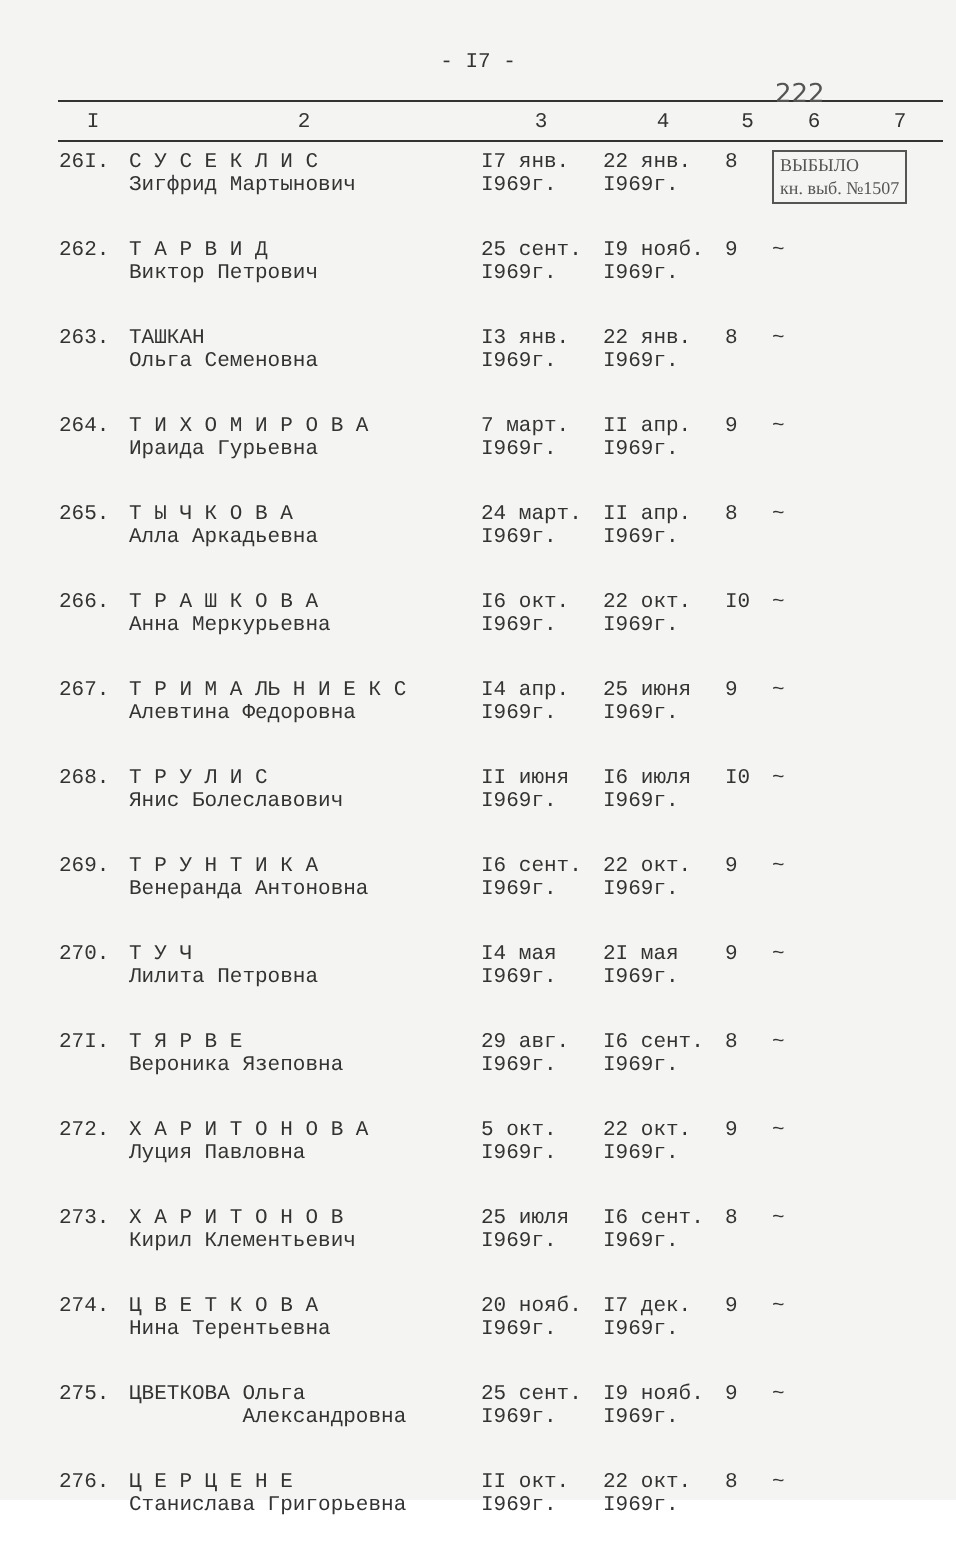- I7 -
222
| I | 2 | 3 | 4 | 5 | 6 | 7 |
| --- | --- | --- | --- | --- | --- | --- |
| 26I. | С У С Е К Л И С Зигфрид Мартынович | I7 янв. I969г. | 22 янв. I969г. | 8 | ВЫБЫЛО кн. выб. №1507 | |
| 262. | Т А Р В И Д Виктор Петрович | 25 сент. I969г. | I9 нояб. I969г. | 9 | ~ | |
| 263. | ТАШКАН Ольга Семеновна | I3 янв. I969г. | 22 янв. I969г. | 8 | ~ | |
| 264. | Т И Х О М И Р О В А Ираида Гурьевна | 7 март. I969г. | II апр. I969г. | 9 | ~ | |
| 265. | Т Ы Ч К О В А Алла Аркадьевна | 24 март. I969г. | II апр. I969г. | 8 | ~ | |
| 266. | Т Р А Ш К О В А Анна Меркурьевна | I6 окт. I969г. | 22 окт. I969г. | I0 | ~ | |
| 267. | Т Р И М А ЛЬ Н И Е К С Алевтина Федоровна | I4 апр. I969г. | 25 июня I969г. | 9 | ~ | |
| 268. | Т Р У Л И С Янис Болеславович | II июня I969г. | I6 июля I969г. | I0 | ~ | |
| 269. | Т Р У Н Т И К А Венеранда Антоновна | I6 сент. I969г. | 22 окт. I969г. | 9 | ~ | |
| 270. | Т У Ч Лилита Петровна | I4 мая I969г. | 2I мая I969г. | 9 | ~ | |
| 27I. | Т Я Р В Е Вероника Язеповна | 29 авг. I969г. | I6 сент. I969г. | 8 | ~ | |
| 272. | Х А Р И Т О Н О В А Луция Павловна | 5 окт. I969г. | 22 окт. I969г. | 9 | ~ | |
| 273. | Х А Р И Т О Н О В Кирил Клементьевич | 25 июля I969г. | I6 сент. I969г. | 8 | ~ | |
| 274. | Ц В Е Т К О В А Нина Терентьевна | 20 нояб. I969г. | I7 дек. I969г. | 9 | ~ | |
| 275. | ЦВЕТКОВА Ольга Александровна | 25 сент. I969г. | I9 нояб. I969г. | 9 | ~ | |
| 276. | Ц Е Р Ц Е Н Е Станислава Григорьевна | II окт. I969г. | 22 окт. I969г. | 8 | ~ | |